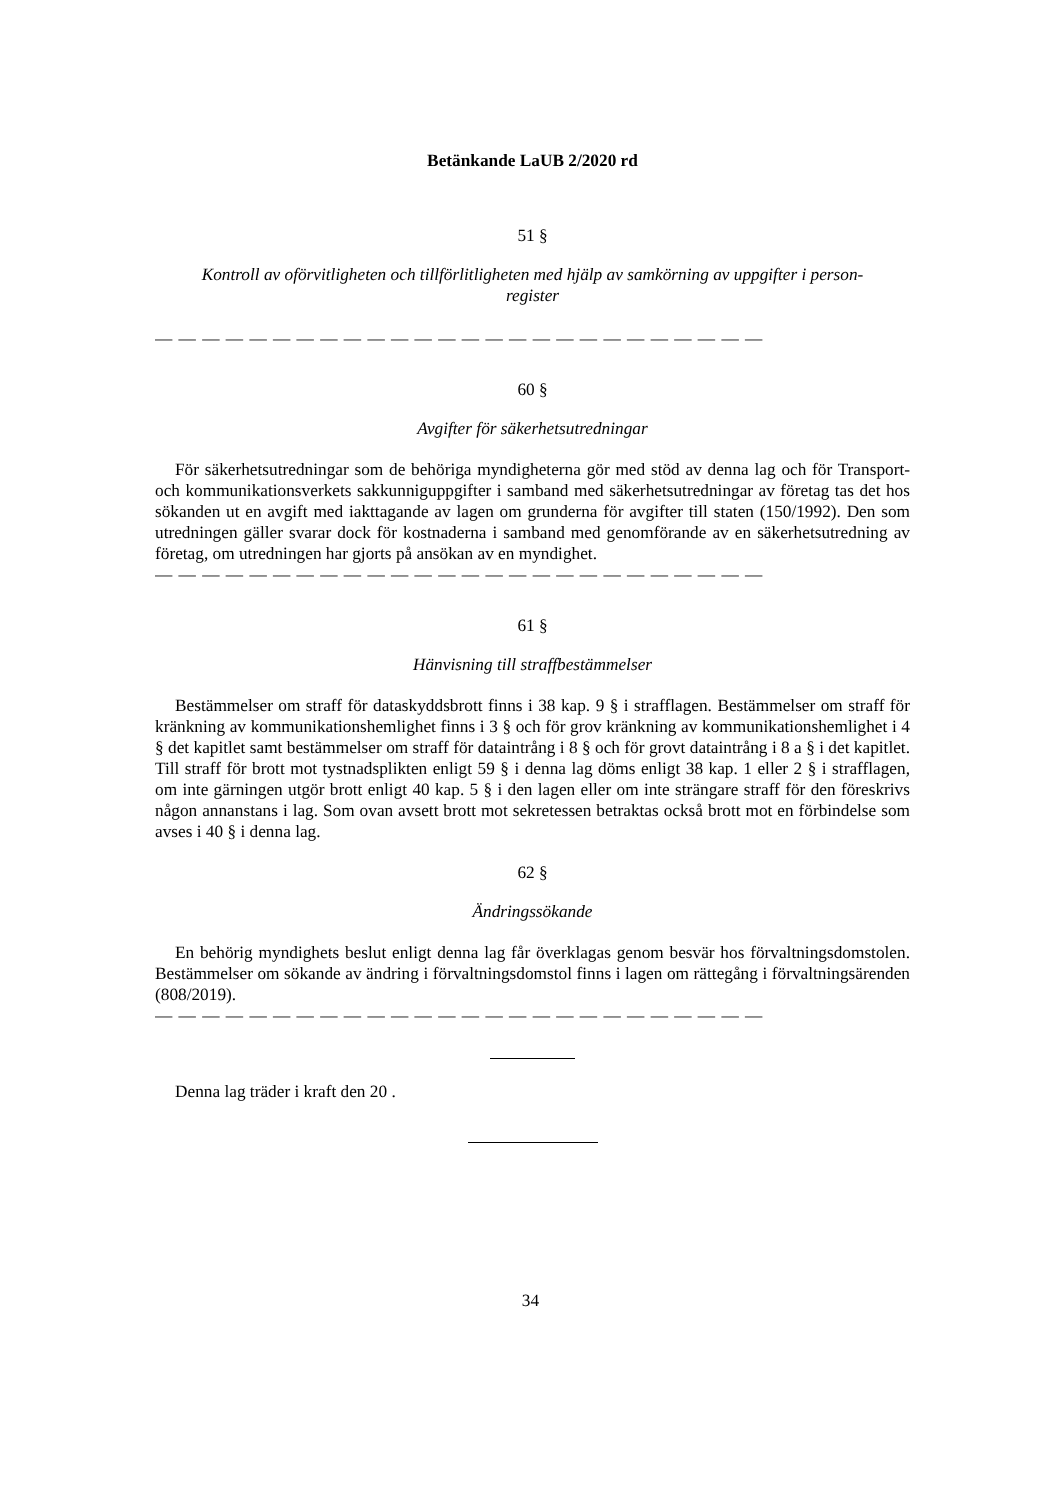Betänkande LaUB 2/2020 rd
51 §
Kontroll av oförvitligheten och tillförlitligheten med hjälp av samkörning av uppgifter i person-
register
— — — — — — — — — — — — — — — — — — — — — — — — — —
60 §
Avgifter för säkerhetsutredningar
För säkerhetsutredningar som de behöriga myndigheterna gör med stöd av denna lag och för Transport- och kommunikationsverkets sakkunniguppgifter i samband med säkerhetsutredningar av företag tas det hos sökanden ut en avgift med iakttagande av lagen om grunderna för avgifter till staten (150/1992). Den som utredningen gäller svarar dock för kostnaderna i samband med genomförande av en säkerhetsutredning av företag, om utredningen har gjorts på ansökan av en myndighet.
— — — — — — — — — — — — — — — — — — — — — — — — — —
61 §
Hänvisning till straffbestämmelser
Bestämmelser om straff för dataskyddsbrott finns i 38 kap. 9 § i strafflagen. Bestämmelser om straff för kränkning av kommunikationshemlighet finns i 3 § och för grov kränkning av kommunikationshemlighet i 4 § det kapitlet samt bestämmelser om straff för dataintrång i 8 § och för grovt dataintrång i 8 a § i det kapitlet. Till straff för brott mot tystnadsplikten enligt 59 § i denna lag döms enligt 38 kap. 1 eller 2 § i strafflagen, om inte gärningen utgör brott enligt 40 kap. 5 § i den lagen eller om inte strängare straff för den föreskrivs någon annanstans i lag. Som ovan avsett brott mot sekretessen betraktas också brott mot en förbindelse som avses i 40 § i denna lag.
62 §
Ändringssökande
En behörig myndighets beslut enligt denna lag får överklagas genom besvär hos förvaltningsdomstolen. Bestämmelser om sökande av ändring i förvaltningsdomstol finns i lagen om rättegång i förvaltningsärenden (808/2019).
— — — — — — — — — — — — — — — — — — — — — — — — — —
Denna lag träder i kraft den 20 .
34